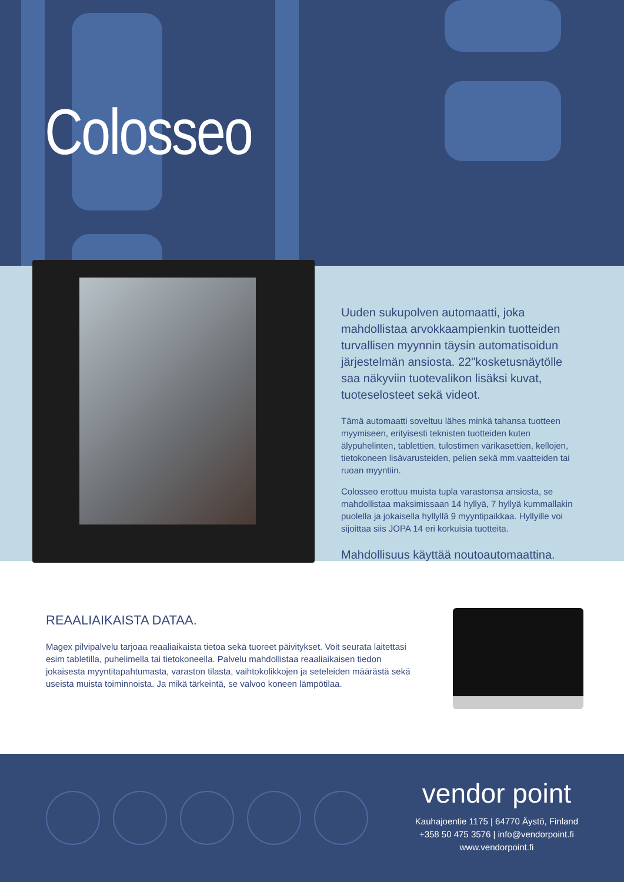Colosseo
Uuden sukupolven automaatti, joka mahdollistaa arvokkaampienkin tuotteiden turvallisen myynnin täysin automatisoidun järjestelmän ansiosta. 22"kosketusnäytölle saa näkyviin tuotevalikon lisäksi kuvat, tuoteselosteet sekä videot.
Tämä automaatti soveltuu lähes minkä tahansa tuotteen myymiseen, erityisesti teknisten tuotteiden kuten älypuhelinten, tablettien, tulostimen värikasettien, kellojen, tietokoneen lisävarusteiden, pelien sekä mm.vaatteiden tai ruoan myyntiin.
Colosseo erottuu muista tupla varastonsa ansiosta, se mahdollistaa maksimissaan 14 hyllyä, 7 hyllyä kummallakin puolella ja jokaisella hyllyllä 9 myyntipaikkaa. Hyllyille voi sijoittaa siis JOPA 14 eri korkuisia tuotteita.
Mahdollisuus käyttää noutoautomaattina.
REAALIAIKAISTA DATAA.
Magex pilvipalvelu tarjoaa reaaliaikaista tietoa sekä tuoreet päivitykset. Voit seurata laitettasi esim tabletilla, puhelimella tai tietokoneella. Palvelu mahdollistaa reaaliaikaisen tiedon jokaisesta myyntitapahtumasta, varaston tilasta, vaihtokolikkojen ja seteleiden määrästä sekä useista muista toiminnoista. Ja mikä tärkeintä, se valvoo koneen lämpötilaa.
vendor point
Kauhajoentie 1175 | 64770 Äystö, Finland
+358 50 475 3576 | info@vendorpoint.fi
www.vendorpoint.fi